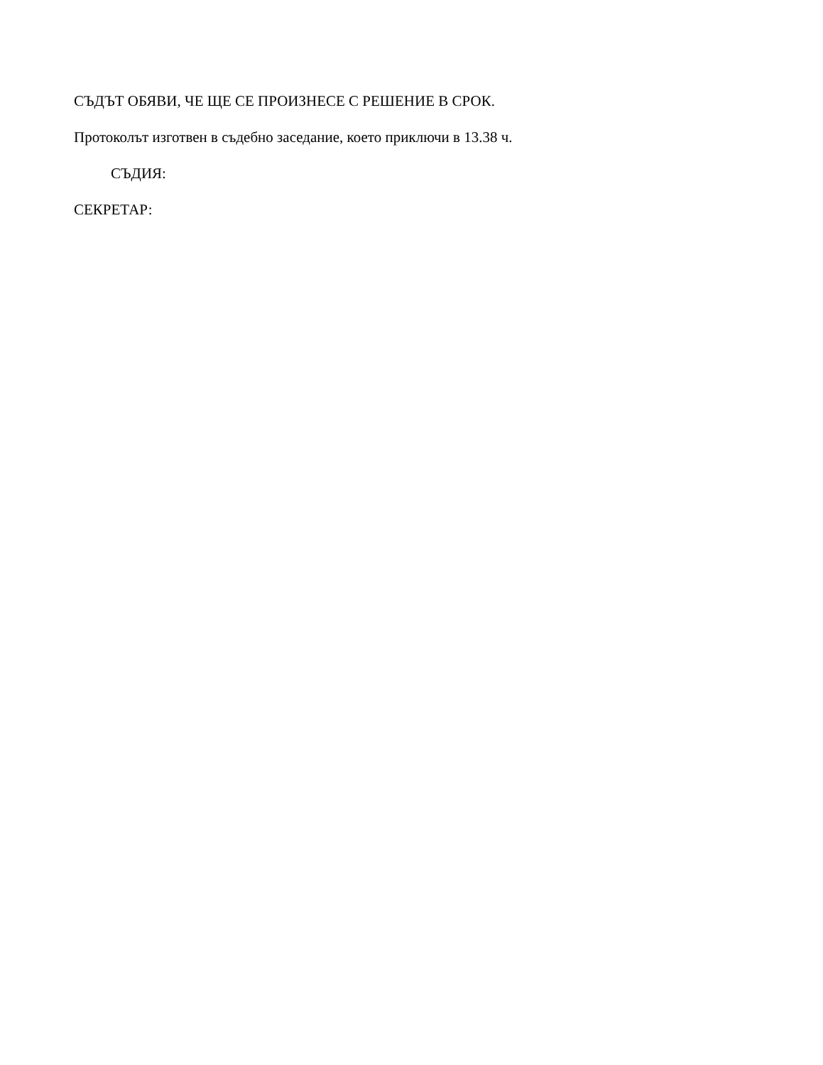СЪДЪТ ОБЯВИ, ЧЕ ЩЕ СЕ ПРОИЗНЕСЕ С РЕШЕНИЕ В СРОК.
Протоколът изготвен в съдебно заседание, което приключи в 13.38 ч.
СЪДИЯ:
СЕКРЕТАР: